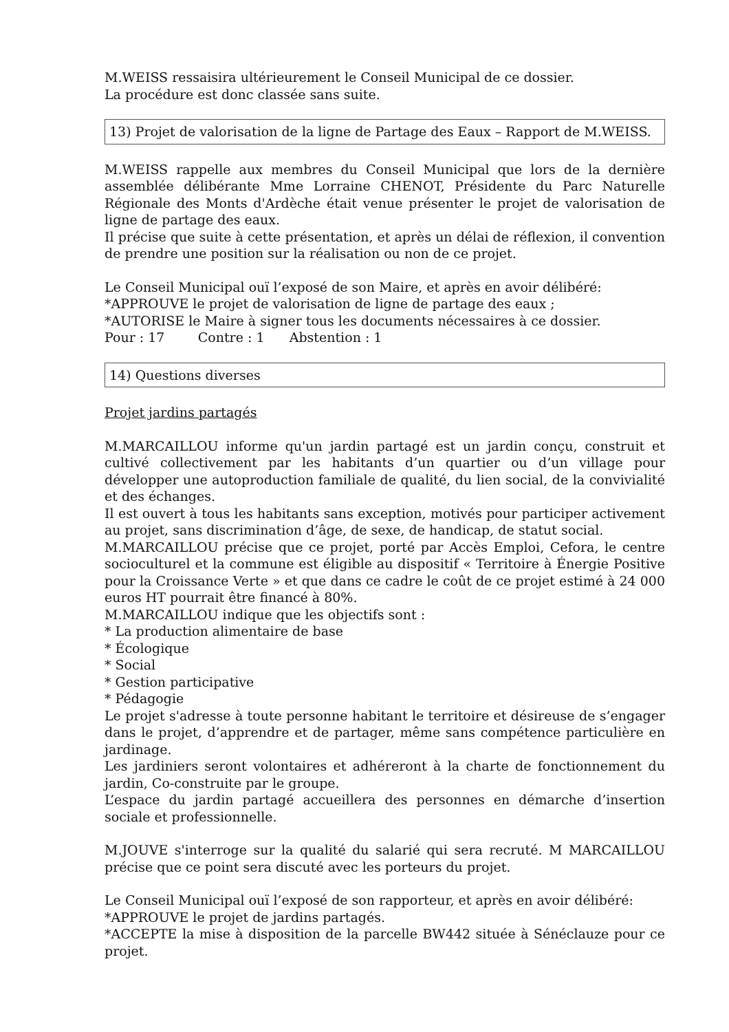M.WEISS ressaisira ultérieurement le Conseil Municipal de ce dossier.
La procédure est donc classée sans suite.
13) Projet de valorisation de la ligne de Partage des Eaux – Rapport de M.WEISS.
M.WEISS rappelle aux membres du Conseil Municipal que lors de la dernière assemblée délibérante Mme Lorraine CHENOT, Présidente du Parc Naturelle Régionale des Monts d'Ardèche était venue présenter le projet de valorisation de ligne de partage des eaux.
Il précise que suite à cette présentation, et après un délai de réflexion, il convention de prendre une position sur la réalisation ou non de ce projet.
Le Conseil Municipal ouï l’exposé de son Maire, et après en avoir délibéré:
*APPROUVE le projet de valorisation de ligne de partage des eaux ;
*AUTORISE le Maire à signer tous les documents nécessaires à ce dossier.
Pour : 17 Contre : 1 Abstention : 1
14) Questions diverses
Projet jardins partagés
M.MARCAILLOU informe qu'un jardin partagé est un jardin conçu, construit et cultivé collectivement par les habitants d’un quartier ou d’un village pour développer une autoproduction familiale de qualité, du lien social, de la convivialité et des échanges.
Il est ouvert à tous les habitants sans exception, motivés pour participer activement au projet, sans discrimination d’âge, de sexe, de handicap, de statut social.
M.MARCAILLOU précise que ce projet, porté par Accès Emploi, Cefora, le centre socioculturel et la commune est éligible au dispositif « Territoire à Énergie Positive pour la Croissance Verte » et que dans ce cadre le coût de ce projet estimé à 24 000 euros HT pourrait être financé à 80%.
M.MARCAILLOU indique que les objectifs sont :
* La production alimentaire de base
* Écologique
* Social
* Gestion participative
* Pédagogie
Le projet s'adresse à toute personne habitant le territoire et désireuse de s’engager dans le projet, d’apprendre et de partager, même sans compétence particulière en jardinage.
Les jardiniers seront volontaires et adhéreront à la charte de fonctionnement du jardin, Co-construite par le groupe.
L’espace du jardin partagé accueillera des personnes en démarche d’insertion sociale et professionnelle.
M.JOUVE s'interroge sur la qualité du salarié qui sera recruté. M MARCAILLOU précise que ce point sera discuté avec les porteurs du projet.
Le Conseil Municipal ouï l’exposé de son rapporteur, et après en avoir délibéré:
*APPROUVE le projet de jardins partagés.
*ACCEPTE la mise à disposition de la parcelle BW442 située à Sénéclauze pour ce projet.